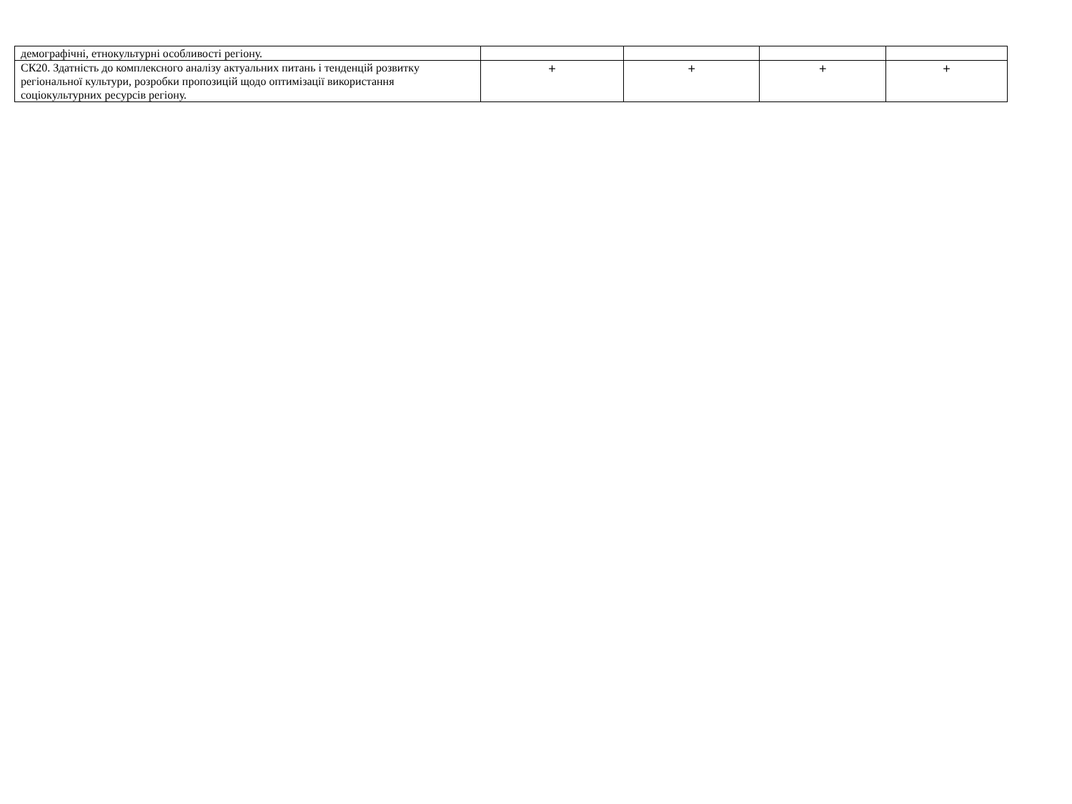| демографічні, етнокультурні особливості регіону. | | | | |
| СК20. Здатність до комплексного аналізу актуальних питань і тенденцій розвитку регіональної культури, розробки пропозицій щодо оптимізації використання соціокультурних ресурсів регіону. | + | + | + | + |